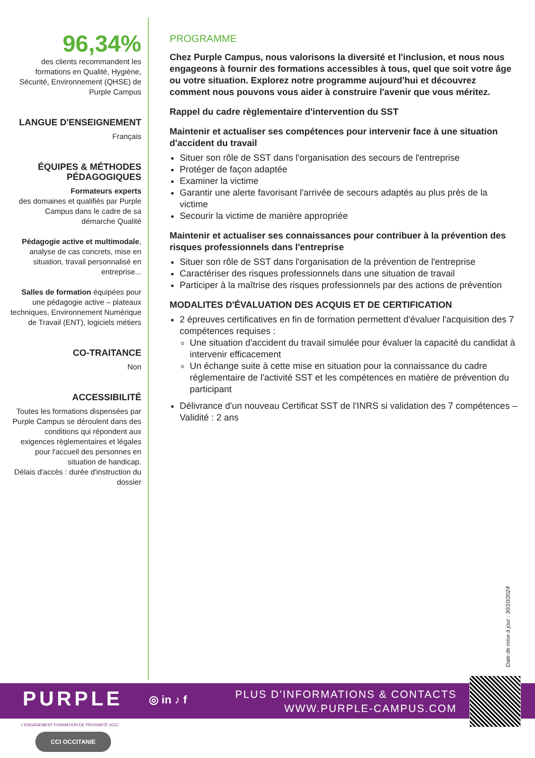96,34%
des clients recommandent les formations en Qualité, Hygiène, Sécurité, Environnement (QHSE) de Purple Campus
LANGUE D'ENSEIGNEMENT
Français
ÉQUIPES & MÉTHODES PÉDAGOGIQUES
Formateurs experts
des domaines et qualifiés par Purple Campus dans le cadre de sa démarche Qualité
Pédagogie active et multimodale, analyse de cas concrets, mise en situation, travail personnalisé en entreprise...
Salles de formation équipées pour une pédagogie active – plateaux techniques, Environnement Numérique de Travail (ENT), logiciels métiers
CO-TRAITANCE
Non
ACCESSIBILITÉ
Toutes les formations dispensées par Purple Campus se déroulent dans des conditions qui répondent aux exigences règlementaires et légales pour l'accueil des personnes en situation de handicap.
Délais d'accès : durée d'instruction du dossier
PROGRAMME
Chez Purple Campus, nous valorisons la diversité et l'inclusion, et nous nous engageons à fournir des formations accessibles à tous, quel que soit votre âge ou votre situation. Explorez notre programme aujourd'hui et découvrez comment nous pouvons vous aider à construire l'avenir que vous méritez.
Rappel du cadre règlementaire d'intervention du SST
Maintenir et actualiser ses compétences pour intervenir face à une situation d'accident du travail
Situer son rôle de SST dans l'organisation des secours de l'entreprise
Protéger de façon adaptée
Examiner la victime
Garantir une alerte favorisant l'arrivée de secours adaptés au plus près de la victime
Secourir la victime de manière appropriée
Maintenir et actualiser ses connaissances pour contribuer à la prévention des risques professionnels dans l'entreprise
Situer son rôle de SST dans l'organisation de la prévention de l'entreprise
Caractériser des risques professionnels dans une situation de travail
Participer à la maîtrise des risques professionnels par des actions de prévention
MODALITES D'ÉVALUATION DES ACQUIS ET DE CERTIFICATION
2 épreuves certificatives en fin de formation permettent d'évaluer l'acquisition des 7 compétences requises :
Une situation d'accident du travail simulée pour évaluer la capacité du candidat à intervenir efficacement
Un échange suite à cette mise en situation pour la connaissance du cadre réglementaire de l'activité SST et les compétences en matière de prévention du participant
Délivrance d'un nouveau Certificat SST de l'INRS si validation des 7 compétences – Validité : 2 ans
Date de mise à jour : 30/10/2024
PURPLE ◎ in ♪ f
PLUS D'INFORMATIONS & CONTACTS
WWW.PURPLE-CAMPUS.COM
L'ENGAGEMENT FORMATION DE PROXIMITÉ #CCI
CCI OCCITANIE